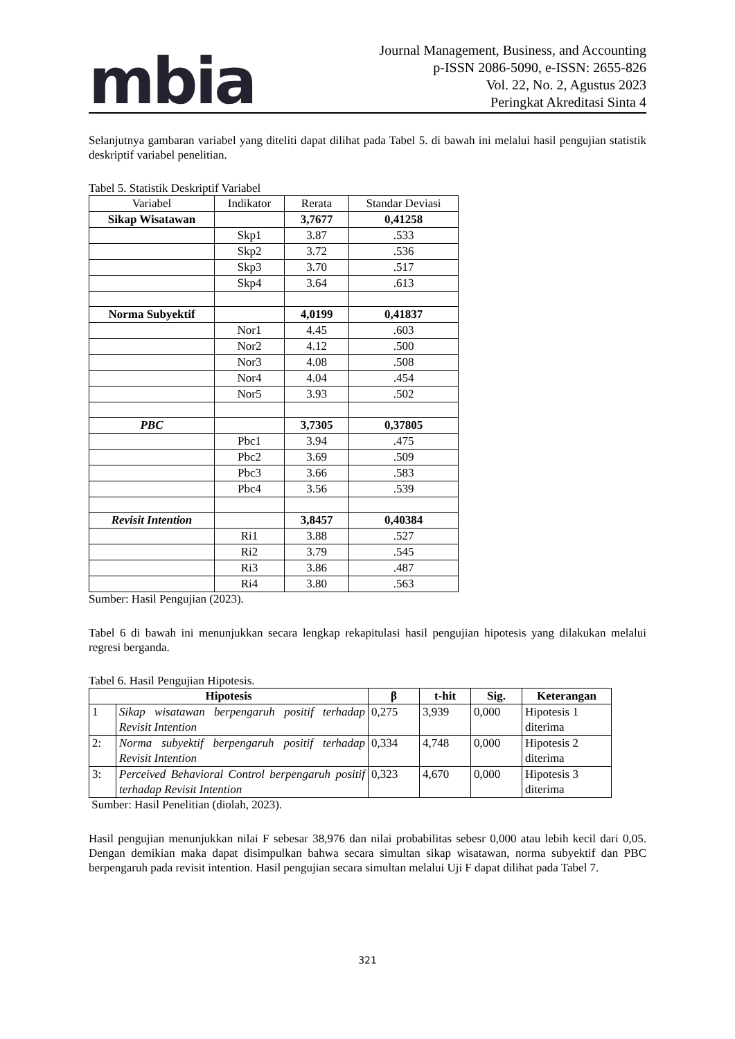mbia
Journal Management, Business, and Accounting
p-ISSN 2086-5090, e-ISSN: 2655-826
Vol. 22, No. 2, Agustus 2023
Peringkat Akreditasi Sinta 4
Selanjutnya gambaran variabel yang diteliti dapat dilihat pada Tabel 5. di bawah ini melalui hasil pengujian statistik deskriptif variabel penelitian.
Tabel 5. Statistik Deskriptif Variabel
| Variabel | Indikator | Rerata | Standar Deviasi |
| --- | --- | --- | --- |
| Sikap Wisatawan | | 3,7677 | 0,41258 |
| | Skp1 | 3.87 | .533 |
| | Skp2 | 3.72 | .536 |
| | Skp3 | 3.70 | .517 |
| | Skp4 | 3.64 | .613 |
| Norma Subyektif | | 4,0199 | 0,41837 |
| | Nor1 | 4.45 | .603 |
| | Nor2 | 4.12 | .500 |
| | Nor3 | 4.08 | .508 |
| | Nor4 | 4.04 | .454 |
| | Nor5 | 3.93 | .502 |
| PBC | | 3,7305 | 0,37805 |
| | Pbc1 | 3.94 | .475 |
| | Pbc2 | 3.69 | .509 |
| | Pbc3 | 3.66 | .583 |
| | Pbc4 | 3.56 | .539 |
| Revisit Intention | | 3,8457 | 0,40384 |
| | Ri1 | 3.88 | .527 |
| | Ri2 | 3.79 | .545 |
| | Ri3 | 3.86 | .487 |
| | Ri4 | 3.80 | .563 |
Sumber: Hasil Pengujian (2023).
Tabel 6 di bawah ini menunjukkan secara lengkap rekapitulasi hasil pengujian hipotesis yang dilakukan melalui regresi berganda.
Tabel 6. Hasil Pengujian Hipotesis.
| Hipotesis | | β | t-hit | Sig. | Keterangan |
| --- | --- | --- | --- | --- | --- |
| 1 | Sikap wisatawan berpengaruh positif terhadap Revisit Intention | 0,275 | 3,939 | 0,000 | Hipotesis 1 diterima |
| 2: | Norma subyektif berpengaruh positif terhadap Revisit Intention | 0,334 | 4,748 | 0,000 | Hipotesis 2 diterima |
| 3: | Perceived Behavioral Control berpengaruh positif terhadap Revisit Intention | 0,323 | 4,670 | 0,000 | Hipotesis 3 diterima |
Sumber: Hasil Penelitian (diolah, 2023).
Hasil pengujian menunjukkan nilai F sebesar 38,976 dan nilai probabilitas sebesr 0,000 atau lebih kecil dari 0,05. Dengan demikian maka dapat disimpulkan bahwa secara simultan sikap wisatawan, norma subyektif dan PBC berpengaruh pada revisit intention. Hasil pengujian secara simultan melalui Uji F dapat dilihat pada Tabel 7.
321